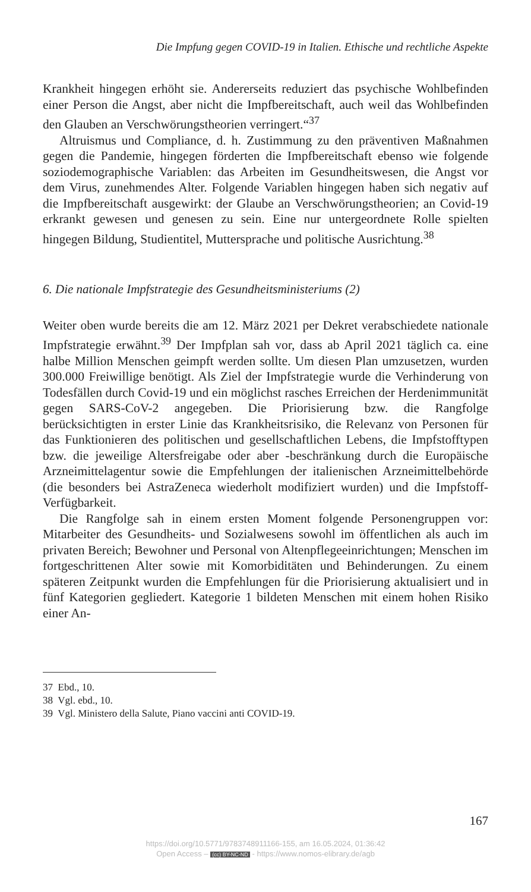Die Impfung gegen COVID-19 in Italien. Ethische und rechtliche Aspekte
Krankheit hingegen erhöht sie. Andererseits reduziert das psychische Wohlbefinden einer Person die Angst, aber nicht die Impfbereitschaft, auch weil das Wohlbefinden den Glauben an Verschwörungstheorien verringert.“<sup>37</sup>
Altruismus und Compliance, d. h. Zustimmung zu den präventiven Maßnahmen gegen die Pandemie, hingegen förderten die Impfbereitschaft ebenso wie folgende soziodemographische Variablen: das Arbeiten im Gesundheitswesen, die Angst vor dem Virus, zunehmendes Alter. Folgende Variablen hingegen haben sich negativ auf die Impfbereitschaft ausgewirkt: der Glaube an Verschwörungstheorien; an Covid-19 erkrankt gewesen und genesen zu sein. Eine nur untergeordnete Rolle spielten hingegen Bildung, Studientitel, Muttersprache und politische Ausrichtung.<sup>38</sup>
6. Die nationale Impfstrategie des Gesundheitsministeriums (2)
Weiter oben wurde bereits die am 12. März 2021 per Dekret verabschiedete nationale Impfstrategie erwähnt.<sup>39</sup> Der Impfplan sah vor, dass ab April 2021 täglich ca. eine halbe Million Menschen geimpft werden sollte. Um diesen Plan umzusetzen, wurden 300.000 Freiwillige benötigt. Als Ziel der Impfstrategie wurde die Verhinderung von Todesfällen durch Covid-19 und ein möglichst rasches Erreichen der Herdenimmunität gegen SARS-CoV-2 angegeben. Die Priorisierung bzw. die Rangfolge berücksichtigten in erster Linie das Krankheitsrisiko, die Relevanz von Personen für das Funktionieren des politischen und gesellschaftlichen Lebens, die Impfstofftypen bzw. die jeweilige Altersfreigabe oder aber -beschränkung durch die Europäische Arzneimittelagentur sowie die Empfehlungen der italienischen Arzneimittelbehörde (die besonders bei AstraZeneca wiederholt modifiziert wurden) und die Impfstoff-Verfügbarkeit.
Die Rangfolge sah in einem ersten Moment folgende Personengruppen vor: Mitarbeiter des Gesundheits- und Sozialwesens sowohl im öffentlichen als auch im privaten Bereich; Bewohner und Personal von Altenpflegeeinrichtungen; Menschen im fortgeschrittenen Alter sowie mit Komorbiditäten und Behinderungen. Zu einem späteren Zeitpunkt wurden die Empfehlungen für die Priorisierung aktualisiert und in fünf Kategorien gegliedert. Kategorie 1 bildeten Menschen mit einem hohen Risiko einer An-
37 Ebd., 10.
38 Vgl. ebd., 10.
39 Vgl. Ministero della Salute, Piano vaccini anti COVID-19.
167
https://doi.org/10.5771/9783748911166-155, am 16.05.2024, 01:36:42
Open Access – (cc) BY-NC-ND - https://www.nomos-elibrary.de/agb